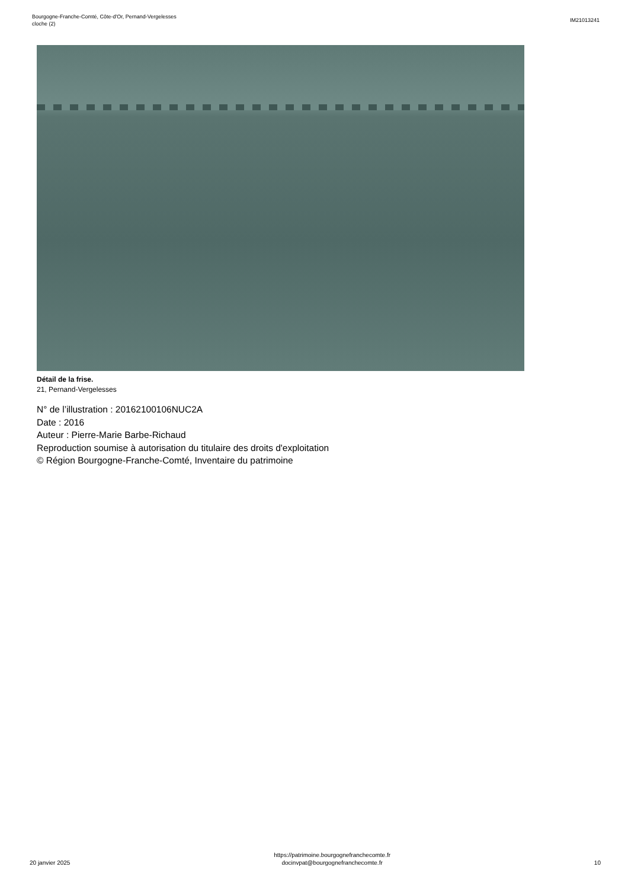Bourgogne-Franche-Comté, Côte-d'Or, Pernand-Vergelesses
cloche (2)
IM21013241
Détail de la frise.
21, Pernand-Vergelesses
N° de l’illustration : 20162100106NUC2A
Date : 2016
Auteur : Pierre-Marie Barbe-Richaud
Reproduction soumise à autorisation du titulaire des droits d'exploitation
© Région Bourgogne-Franche-Comté, Inventaire du patrimoine
20 janvier 2025
https://patrimoine.bourgognefranchecomte.fr
docinvpat@bourgognefranchecomte.fr
10